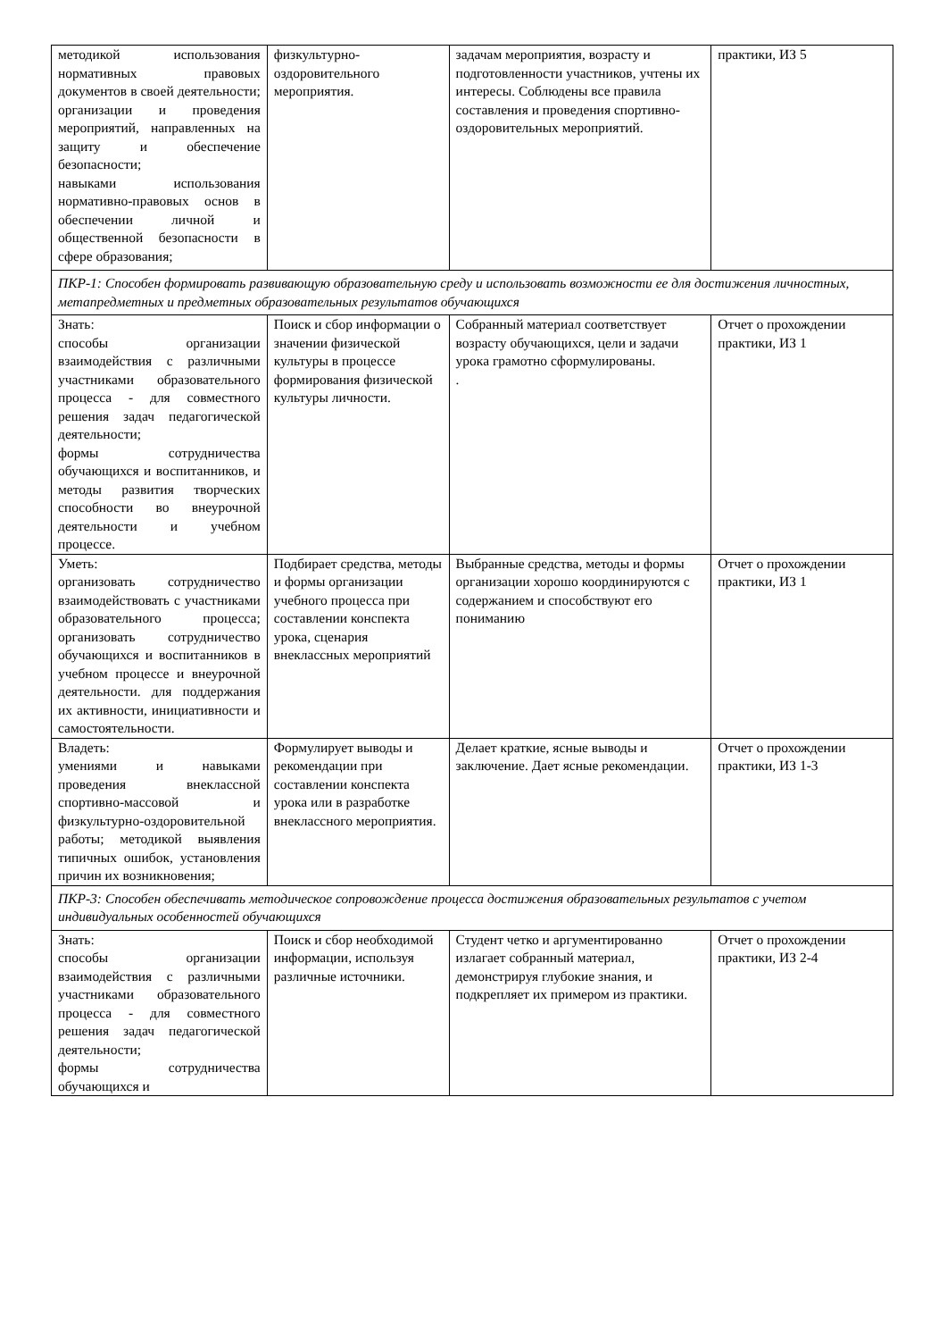| методикой использования нормативных правовых документов в своей деятельности; организации и проведения мероприятий, направленных на защиту и обеспечение безопасности; навыками использования нормативно-правовых основ в обеспечении личной и общественной безопасности в сфере образования; | физкультурно-оздоровительного мероприятия. | задачам мероприятия, возрасту и подготовленности участников, учтены их интересы. Соблюдены все правила составления и проведения спортивно-оздоровительных мероприятий. | практики, ИЗ 5 |
| ПКР-1: Способен формировать развивающую образовательную среду и использовать возможности ее для достижения личностных, метапредметных и предметных образовательных результатов обучающихся | | | |
| Знать: способы организации взаимодействия с различными участниками образовательного процесса - для совместного решения задач педагогической деятельности; формы сотрудничества обучающихся и воспитанников, и методы развития творческих способности во внеурочной деятельности и учебном процессе. | Поиск и сбор информации о значении физической культуры в процессе формирования физической культуры личности. | Собранный материал соответствует возрасту обучающихся, цели и задачи урока грамотно сформулированы. . | Отчет о прохождении практики, ИЗ 1 |
| Уметь: организовать сотрудничество взаимодействовать с участниками образовательного процесса; организовать сотрудничество обучающихся и воспитанников в учебном процессе и внеурочной деятельности. для поддержания их активности, инициативности и самостоятельности. | Подбирает средства, методы и формы организации учебного процесса при составлении конспекта урока, сценария внеклассных мероприятий | Выбранные средства, методы и формы организации хорошо координируются с содержанием и способствуют его пониманию | Отчет о прохождении практики, ИЗ 1 |
| Владеть: умениями и навыками проведения внеклассной спортивно-массовой и физкультурно-оздоровительной работы; методикой выявления типичных ошибок, установления причин их возникновения; | Формулирует выводы и рекомендации при составлении конспекта урока или в разработке внеклассного мероприятия. | Делает краткие, ясные выводы и заключение. Дает ясные рекомендации. | Отчет о прохождении практики, ИЗ 1-3 |
| ПКР-3: Способен обеспечивать методическое сопровождение процесса достижения образовательных результатов с учетом индивидуальных особенностей обучающихся | | | |
| Знать: способы организации взаимодействия с различными участниками образовательного процесса - для совместного решения задач педагогической деятельности; формы сотрудничества обучающихся и | Поиск и сбор необходимой информации, используя различные источники. | Студент четко и аргументированно излагает собранный материал, демонстрируя глубокие знания, и подкрепляет их примером из практики. | Отчет о прохождении практики, ИЗ 2-4 |